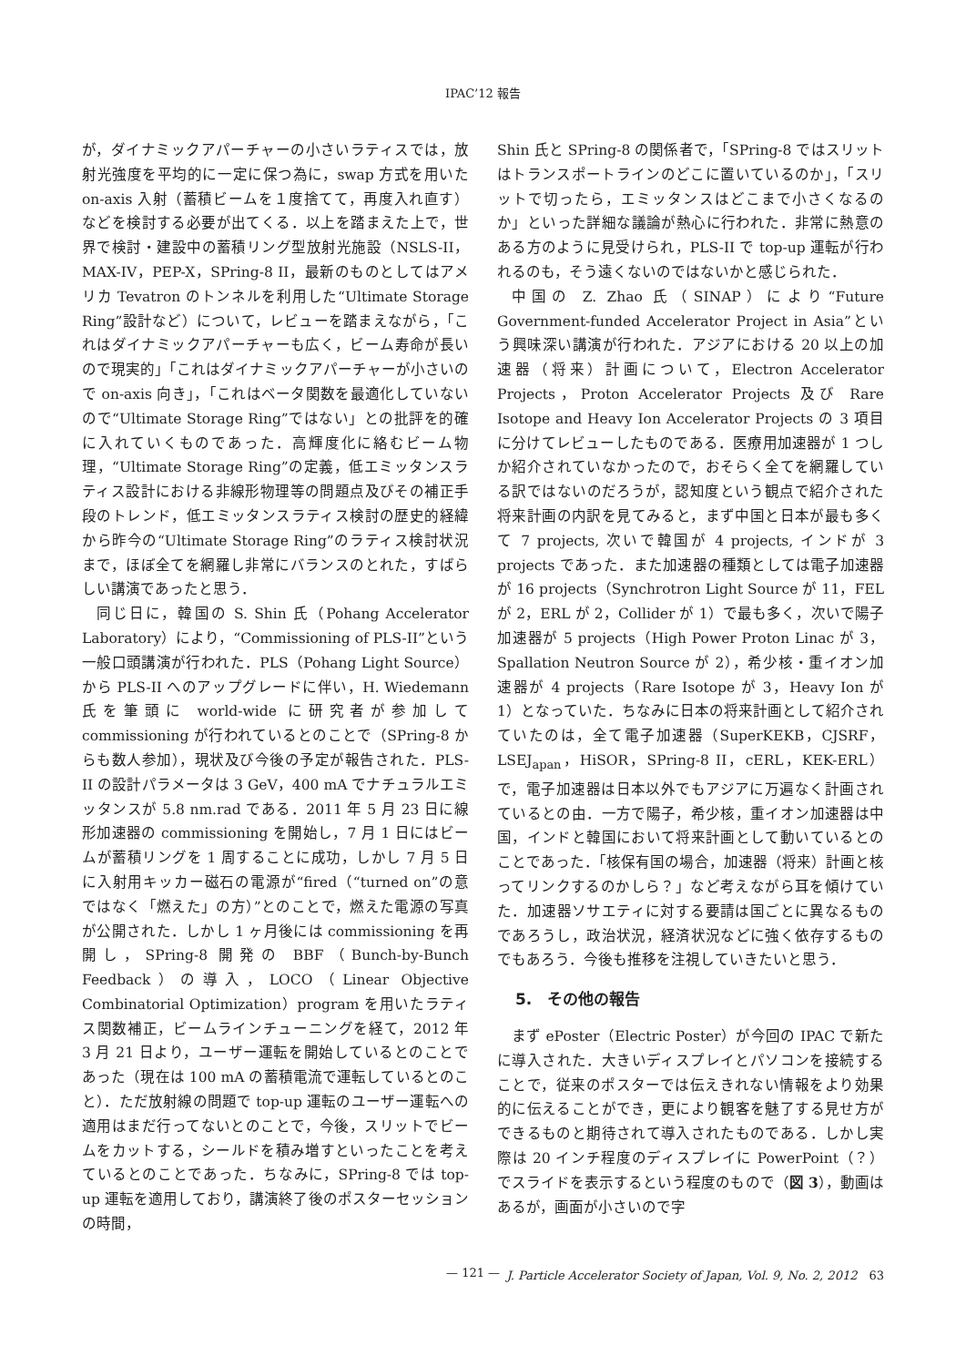IPAC’12 報告
が，ダイナミックアパーチャーの小さいラティスでは，放射光強度を平均的に一定に保つ為に，swap 方式を用いた on-axis 入射（蓄積ビームを１度捨てて，再度入れ直す）などを検討する必要が出てくる．以上を踏まえた上で，世界で検討・建設中の蓄積リング型放射光施設（NSLS-II，MAX-IV，PEP-X，SPring-8 II，最新のものとしてはアメリカ Tevatron のトンネルを利用した“Ultimate Storage Ring”設計など）について，レビューを踏まえながら，「これはダイナミックアパーチャーも広く，ビーム寿命が長いので現実的」「これはダイナミックアパーチャーが小さいので on-axis 向き」，「これはベータ関数を最適化していないので“Ultimate Storage Ring”ではない」との批評を的確に入れていくものであった．高輝度化に絡むビーム物理，“Ultimate Storage Ring”の定義，低エミッタンスラティス設計における非線形物理等の問題点及びその補正手段のトレンド，低エミッタンスラティス検討の歴史的経緯から昨今の“Ultimate Storage Ring”のラティス検討状況まで，ほぼ全てを網羅し非常にバランスのとれた，すばらしい講演であったと思う．
同じ日に，韓国の S. Shin 氏（Pohang Accelerator Laboratory）により，“Commissioning of PLS-II”という一般口頭講演が行われた．PLS（Pohang Light Source）から PLS-II へのアップグレードに伴い，H. Wiedemann 氏を筆頭に world-wide に研究者が参加して commissioning が行われているとのことで（SPring-8 からも数人参加），現状及び今後の予定が報告された．PLS-II の設計パラメータは 3 GeV，400 mA でナチュラルエミッタンスが 5.8 nm.rad である．2011 年 5 月 23 日に線形加速器の commissioning を開始し，7 月 1 日にはビームが蓄積リングを 1 周することに成功，しかし 7 月 5 日に入射用キッカー磁石の電源が“fired（“turned on”の意ではなく「燃えた」の方）”とのことで，燃えた電源の写真が公開された．しかし 1 ヶ月後には commissioning を再開し，SPring-8 開発の BBF（Bunch-by-Bunch Feedback）の導入，LOCO（Linear Objective Combinatorial Optimization）program を用いたラティス関数補正，ビームラインチューニングを経て，2012 年 3 月 21 日より，ユーザー運転を開始しているとのことであった（現在は 100 mA の蓄積電流で運転しているとのこと）．ただ放射線の問題で top-up 運転のユーザー運転への適用はまだ行ってないとのことで，今後，スリットでビームをカットする，シールドを積み増すといったことを考えているとのことであった．ちなみに，SPring-8 では top-up 運転を適用しており，講演終了後のポスターセッションの時間，
Shin 氏と SPring-8 の関係者で，「SPring-8 ではスリットはトランスポートラインのどこに置いているのか」，「スリットで切ったら，エミッタンスはどこまで小さくなるのか」といった詳細な議論が熱心に行われた．非常に熱意のある方のように見受けられ，PLS-II で top-up 運転が行われるのも，そう遠くないのではないかと感じられた．
中国の Z. Zhao 氏（SINAP）により“Future Government-funded Accelerator Project in Asia”という興味深い講演が行われた．アジアにおける 20 以上の加速器（将来）計画について，Electron Accelerator Projects，Proton Accelerator Projects 及び Rare Isotope and Heavy Ion Accelerator Projects の 3 項目に分けてレビューしたものである．医療用加速器が 1 つしか紹介されていなかったので，おそらく全てを網羅している訳ではないのだろうが，認知度という観点で紹介された将来計画の内訳を見てみると，まず中国と日本が最も多くて 7 projects, 次いで韓国が 4 projects, インドが 3 projects であった．また加速器の種類としては電子加速器が 16 projects（Synchrotron Light Source が 11，FEL が 2，ERL が 2，Collider が 1）で最も多く，次いで陽子加速器が 5 projects（High Power Proton Linac が 3，Spallation Neutron Source が 2），希少核・重イオン加速器が 4 projects（Rare Isotope が 3，Heavy Ion が 1）となっていた．ちなみに日本の将来計画として紹介されていたのは，全て電子加速器（SuperKEKB，CJSRF，LSEJ<sub>apan</sub>，HiSOR，SPring-8 II，cERL，KEK-ERL）で，電子加速器は日本以外でもアジアに万遍なく計画されているとの由．一方で陽子，希少核，重イオン加速器は中国，インドと韓国において将来計画として動いているとのことであった．「核保有国の場合，加速器（将来）計画と核ってリンクするのかしら？」など考えながら耳を傾けていた．加速器ソサエティに対する要請は国ごとに異なるものであろうし，政治状況，経済状況などに強く依存するものでもあろう．今後も推移を注視していきたいと思う．
5.　その他の報告
まず ePoster（Electric Poster）が今回の IPAC で新たに導入された．大きいディスプレイとパソコンを接続することで，従来のポスターでは伝えきれない情報をより効果的に伝えることができ，更により観客を魅了する見せ方ができるものと期待されて導入されたものである．しかし実際は 20 インチ程度のディスプレイに PowerPoint（？）でスライドを表示するという程度のもので（図 3），動画はあるが，画面が小さいので字
— 121 — J. Particle Accelerator Society of Japan, Vol. 9, No. 2, 2012　63